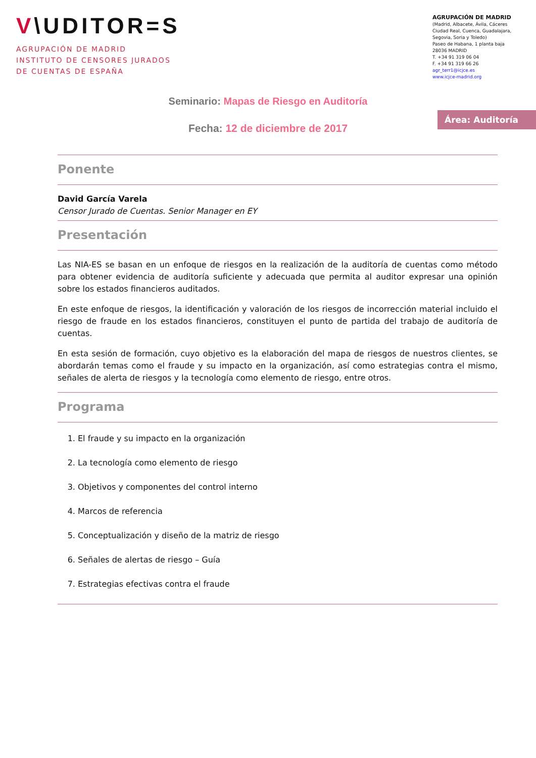V\UDITOR=S
AGRUPACIÓN DE MADRID
INSTITUTO DE CENSORES JURADOS
DE CUENTAS DE ESPAÑA
AGRUPACIÓN DE MADRID
(Madrid, Albacete, Ávila, Cáceres Ciudad Real, Cuenca, Guadalajara, Segovia, Soria y Toledo)
Paseo de Habana, 1 planta baja
28036 MADRID
T. +34 91 319 06 04
F. +34 91 319 66 26
agr_terr1@icjce.es
www.icjce-madrid.org
Seminario: Mapas de Riesgo en Auditoría
Fecha: 12 de diciembre de 2017
Área: Auditoría
Ponente
David García Varela
Censor Jurado de Cuentas. Senior Manager en EY
Presentación
Las NIA-ES se basan en un enfoque de riesgos en la realización de la auditoría de cuentas como método para obtener evidencia de auditoría suficiente y adecuada que permita al auditor expresar una opinión sobre los estados financieros auditados.
En este enfoque de riesgos, la identificación y valoración de los riesgos de incorrección material incluido el riesgo de fraude en los estados financieros, constituyen el punto de partida del trabajo de auditoría de cuentas.
En esta sesión de formación, cuyo objetivo es la elaboración del mapa de riesgos de nuestros clientes, se abordarán temas como el fraude y su impacto en la organización, así como estrategias contra el mismo, señales de alerta de riesgos y la tecnología como elemento de riesgo, entre otros.
Programa
1. El fraude y su impacto en la organización
2. La tecnología como elemento de riesgo
3. Objetivos y componentes del control interno
4. Marcos de referencia
5. Conceptualización y diseño de la matriz de riesgo
6. Señales de alertas de riesgo – Guía
7. Estrategias efectivas contra el fraude